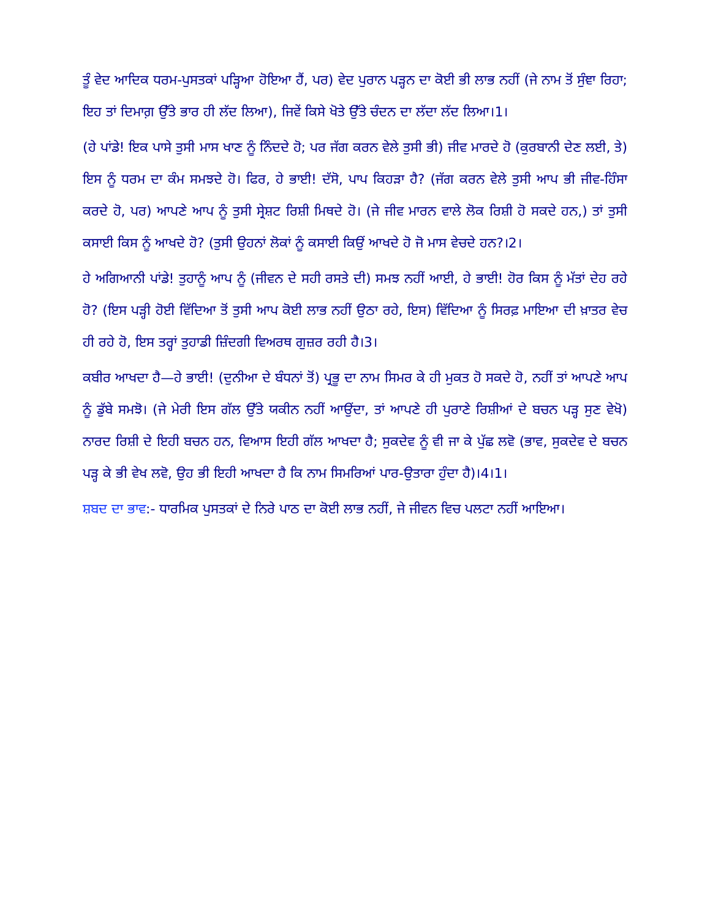ਤੂੰ ਵੇਦ ਆਦਿਕ ਧਰਮ-ਪੁਸਤਕਾਂ ਪੜ੍ਹਿਆ ਹੋਇਆ ਹੈਂ, ਪਰ) ਵੇਦ ਪੁਰਾਨ ਪੜ੍ਹਨ ਦਾ ਕੋਈ ਭੀ ਲਾਭ ਨਹੀਂ (ਜੇ ਨਾਮ ਤੋਂ ਸੁੰਞਾ ਰਿਹਾ; ਇਹ ਤਾਂ ਦਿਮਾਗ਼ ਉੱਤੇ ਭਾਰ ਹੀ ਲੱਦ ਲਿਆ), ਜਿਵੇਂ ਕਿਸੇ ਖੋਤੇ ਉੱਤੇ ਚੰਦਨ ਦਾ ਲੱਦਾ ਲੱਦ ਲਿਆ।1।
(ਹੇ ਪਾਂਡੇ! ਇਕ ਪਾਸੇ ਤੁਸੀ ਮਾਸ ਖਾਣ ਨੂੰ ਨਿੰਦਦੇ ਹੋ; ਪਰ ਜੱਗ ਕਰਨ ਵੇਲੇ ਤੁਸੀ ਭੀ) ਜੀਵ ਮਾਰਦੇ ਹੋ (ਕੁਰਬਾਨੀ ਦੇਣ ਲਈ, ਤੇ) ਇਸ ਨੂੰ ਧਰਮ ਦਾ ਕੰਮ ਸਮਝਦੇ ਹੋ। ਫਿਰ, ਹੇ ਭਾਈ! ਦੱਸੋ, ਪਾਪ ਕਿਹੜਾ ਹੈ? (ਜੱਗ ਕਰਨ ਵੇਲੇ ਤੁਸੀ ਆਪ ਭੀ ਜੀਵ-ਹਿੰਸਾ ਕਰਦੇ ਹੋ, ਪਰ) ਆਪਣੇ ਆਪ ਨੂੰ ਤੁਸੀ ਸ੍ਰੇਸ਼ਟ ਰਿਸ਼ੀ ਮਿਥਦੇ ਹੋ। (ਜੇ ਜੀਵ ਮਾਰਨ ਵਾਲੇ ਲੋਕ ਰਿਸ਼ੀ ਹੋ ਸਕਦੇ ਹਨ,) ਤਾਂ ਤੁਸੀ ਕਸਾਈ ਕਿਸ ਨੂੰ ਆਖਦੇ ਹੋ? (ਤੁਸੀ ਉਹਨਾਂ ਲੋਕਾਂ ਨੂੰ ਕਸਾਈ ਕਿਉਂ ਆਖਦੇ ਹੋ ਜੋ ਮਾਸ ਵੇਚਦੇ ਹਨ?।2।
ਹੇ ਅਗਿਆਨੀ ਪਾਂਡੇ! ਤੁਹਾਨੂੰ ਆਪ ਨੂੰ (ਜੀਵਨ ਦੇ ਸਹੀ ਰਸਤੇ ਦੀ) ਸਮਝ ਨਹੀਂ ਆਈ, ਹੇ ਭਾਈ! ਹੋਰ ਕਿਸ ਨੂੰ ਮੱਤਾਂ ਦੇਹ ਰਹੇ ਹੋ? (ਇਸ ਪੜ੍ਹੀ ਹੋਈ ਵਿੱਦਿਆ ਤੋਂ ਤੁਸੀ ਆਪ ਕੋਈ ਲਾਭ ਨਹੀਂ ਉਠਾ ਰਹੇ, ਇਸ) ਵਿੱਦਿਆ ਨੂੰ ਸਿਰਫ਼ ਮਾਇਆ ਦੀ ਖ਼ਾਤਰ ਵੇਚ ਹੀ ਰਹੇ ਹੋ, ਇਸ ਤਰ੍ਹਾਂ ਤੁਹਾਡੀ ਜ਼ਿੰਦਗੀ ਵਿਅਰਥ ਗੁਜ਼ਰ ਰਹੀ ਹੈ।3।
ਕਬੀਰ ਆਖਦਾ ਹੈ—ਹੇ ਭਾਈ! (ਦੁਨੀਆ ਦੇ ਬੰਧਨਾਂ ਤੋਂ) ਪ੍ਰਭੂ ਦਾ ਨਾਮ ਸਿਮਰ ਕੇ ਹੀ ਮੁਕਤ ਹੋ ਸਕਦੇ ਹੋ, ਨਹੀਂ ਤਾਂ ਆਪਣੇ ਆਪ ਨੂੰ ਡੁੱਬੇ ਸਮਝੋ। (ਜੇ ਮੇਰੀ ਇਸ ਗੱਲ ਉੱਤੇ ਯਕੀਨ ਨਹੀਂ ਆਉਂਦਾ, ਤਾਂ ਆਪਣੇ ਹੀ ਪੁਰਾਣੇ ਰਿਸ਼ੀਆਂ ਦੇ ਬਚਨ ਪੜ੍ਹ ਸੁਣ ਵੇਖੋ) ਨਾਰਦ ਰਿਸ਼ੀ ਦੇ ਇਹੀ ਬਚਨ ਹਨ, ਵਿਆਸ ਇਹੀ ਗੱਲ ਆਖਦਾ ਹੈ; ਸੁਕਦੇਵ ਨੂੰ ਵੀ ਜਾ ਕੇ ਪੁੱਛ ਲਵੋ (ਭਾਵ, ਸੁਕਦੇਵ ਦੇ ਬਚਨ ਪੜ੍ਹ ਕੇ ਭੀ ਵੇਖ ਲਵੋ, ਉਹ ਭੀ ਇਹੀ ਆਖਦਾ ਹੈ ਕਿ ਨਾਮ ਸਿਮਰਿਆਂ ਪਾਰ-ਉਤਾਰਾ ਹੁੰਦਾ ਹੈ)।4।1।
ਸ਼ਬਦ ਦਾ ਭਾਵ:- ਧਾਰਮਿਕ ਪੁਸਤਕਾਂ ਦੇ ਨਿਰੇ ਪਾਠ ਦਾ ਕੋਈ ਲਾਭ ਨਹੀਂ, ਜੇ ਜੀਵਨ ਵਿਚ ਪਲਟਾ ਨਹੀਂ ਆਇਆ।